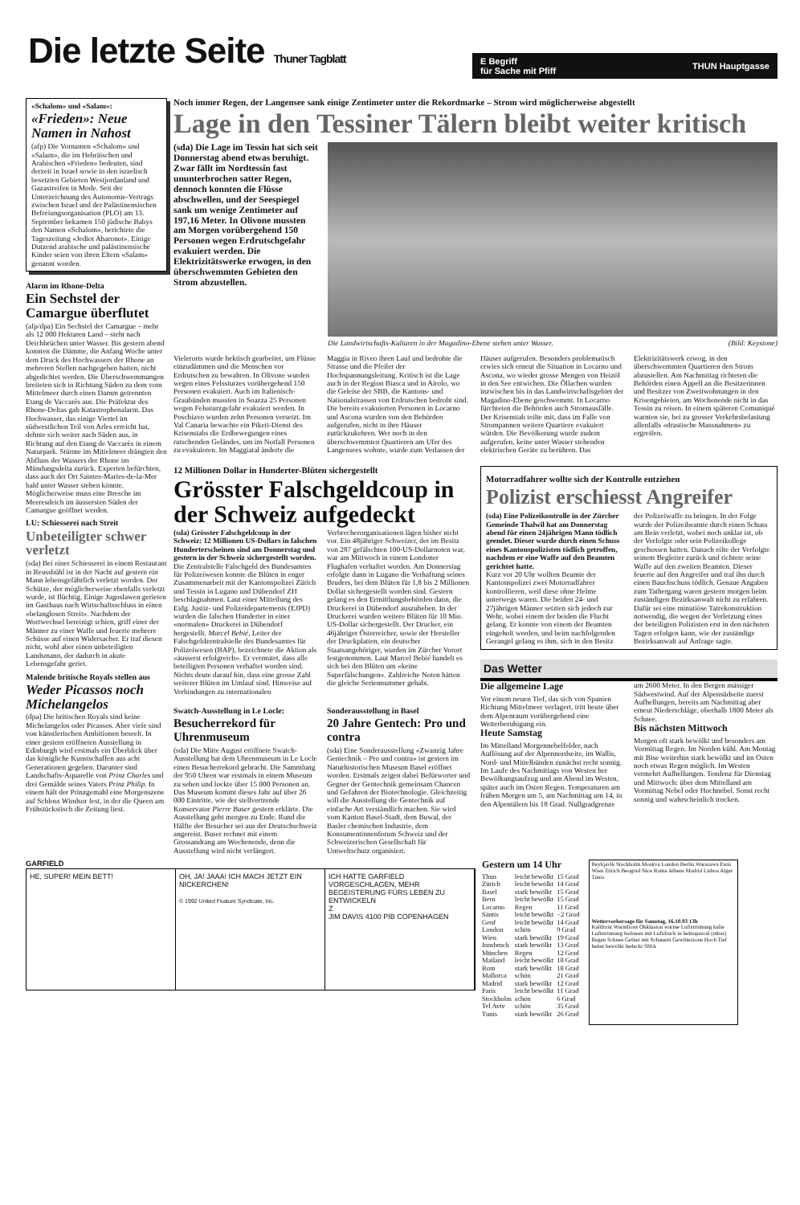Die letzte Seite Thuner Tagblatt
E Begriff
für Sache mit Pfiff THUN Hauptgasse
«Schalom» und «Salam»:
«Frieden»: Neue Namen in Nahost
(afp) Die Vornamen «Schalom» und «Salam», die im Hebräischen und Arabischen «Frieden» bedeuten, sind derzeit in Israel sowie in den israelisch besetzten Gebieten Westjordanland und Gazastreifen in Mode. Seit der Unterzeichnung des Autonomie-Vertrags zwischen Israel und der Palästinensischen Befreiungsorganisation (PLO) am 13. September bekamen 150 jüdische Babys den Namen «Schalom», berichtete die Tageszeitung «Jediot Aharonot». Einige Dutzend arabische und palästinensische Kinder seien von ihren Eltern «Salam» genannt worden.
Alarm im Rhone-Delta
Ein Sechstel der Camargue überflutet
(afp/dpa) Ein Sechstel der Camargue – mehr als 12 000 Hektaren Land – steht nach Deichbrüchen unter Wasser. Bis gestern abend konnten die Dämme, die Anfang Woche unter dem Druck des Hochwassers der Rhone an mehreren Stellen nachgegeben hatten, nicht abgedichtet werden. Die Überschwemmungen breiteten sich in Richtung Süden zu dem vom Mittelmeer durch einen Damm getrennten Etang de Vaccarès aus. Die Präfektur des Rhone-Deltas gab Katastrophenalarm. Das Hochwasser, das einige Viertel im südwestlichen Teil von Arles erreicht hat, dehnte sich weiter nach Süden aus, in Richtung auf den Etang de Vaccarès in einem Naturpark. Stürme im Mittelmeer drängten den Abfluss der Wassers der Rhone im Mündungsdelta zurück. Experten befürchten, dass auch der Ort Saintes-Maries-de-la-Mer bald unter Wasser stehen könnte. Möglicherweise muss eine Bresche im Meeresdeich im äussersten Süden der Camargue geöffnet werden.
LU: Schiesserei nach Streit
Unbeteiligter schwer verletzt
(sda) Bei einer Schiesserei in einem Restaurant in Reussbühl ist in der Nacht auf gestern ein Mann lebensgefährlich verletzt worden. Der Schütze, der möglicherweise ebenfalls verletzt wurde, ist flüchtig. Einige Jugoslawen gerieten im Gasthaus nach Wirtschaftsschluss in einen «belanglosen Streit». Nachdem der Wortwechsel bereinigt schien, griff einer der Männer zu einer Waffe und feuerte mehrere Schüsse auf einen Widersacher. Er traf diesen nicht, wohl aber einen unbeteiligten Landsmann, der dadurch in akute Lebensgefahr geriet.
Malende britische Royals stellen aus
Weder Picassos noch Michelangelos
(dpa) Die britischen Royals sind keine Michelangelos oder Picassos. Aber viele sind von künstlerischen Ambitionen beseelt. In einer gestern eröffneten Ausstellung in Edinburgh wird erstmals ein Überblick über das königliche Kunstschaffen aus acht Generationen gegeben. Darunter sind Landschafts-Aquarelle von Prinz Charles und drei Gemälde seines Vaters Prinz Philip. In einem hält der Prinzgemahl eine Morgenszene auf Schloss Windsor fest, in der die Queen am Frühstückstisch die Zeitung liest.
Noch immer Regen, der Langensee sank einige Zentimeter unter die Rekordmarke – Strom wird möglicherweise abgestellt
Lage in den Tessiner Tälern bleibt weiter kritisch
(sda) Die Lage im Tessin hat sich seit Donnerstag abend etwas beruhigt. Zwar fällt im Nordtessin fast ununterbrochen satter Regen, dennoch konnten die Flüsse abschwellen, und der Seespiegel sank um wenige Zentimeter auf 197,16 Meter. In Olivone mussten am Morgen vorübergehend 150 Personen wegen Erdrutschgefahr evakuiert werden. Die Elektrizitätswerke erwogen, in den überschwemmten Gebieten den Strom abzustellen.
Die Landwirtschafts-Kulturen in der Magadino-Ebene stehen unter Wasser. (Bild: Keystone)
Vielerorts wurde hektisch gearbeitet, um Flüsse einzudämmen und die Menschen vor Erdrutschen zu bewahren. In Olivone wurden wegen eines Felssturzes vorübergehend 150 Personen evakuiert. Auch im Italienisch-Graubünden mussten in Soazza 25 Personen wegen Felssturzgefahr evakuiert werden. In Poschiavo wurden zehn Personen versetzt. Im Val Canaria bewachte ein Pikett-Dienst des Krisenstabs die Erdbewegungen eines rutschenden Geländes, um im Notfall Personen zu evakuieren. Im Maggiatal änderte die Maggia in Riveo ihren Lauf und bedrohte die Strasse und die Pfeiler der Hochspannungsleitung. Kritisch ist die Lage auch in der Region Biasca und in Airolo, wo die Geleise der SBB, die Kantons- und Nationalstrassen von Erdrutschen bedroht sind. Die bereits evakuierten Personen in Locarno und Ascona wurden von den Behörden aufgerufen, nicht in ihre Häuser zurückzukehren. Wer noch in den überschwemmten Quartieren am Ufer des Langensees wohnte, wurde zum Verlassen der Häuser aufgerufen. Besonders problematisch erwies sich erneut die Situation in Locarno und Ascona, wo wieder grosse Mengen von Heizöl in den See entwichen. Die Öllachen wurden inzwischen bis in das Landwirtschaftsgebiet der Magadino-Ebene geschwemmt. In Locarno fürchteten die Behörden auch Stromausfälle. Der Krisenstab teilte mit, dass im Falle von Strompannen weitere Quartiere evakuiert würden. Die Bevölkerung wurde zudem aufgerufen, keine unter Wasser stehenden elektrischen Geräte zu berühren. Das Elektrizitätswerk erwog, in den überschwemmten Quartieren den Strom abzustellen. Am Nachmittag richteten die Behörden einen Appell an die Besitzerinnen und Besitzer von Zweitwohnungen in den Krisengebieten, am Wochenende nicht in das Tessin zu reisen. In einem späteren Comuniqué warnten sie, bei zu grosser Verkehrsbelastung allenfalls «drastische Massnahmen» zu ergreifen.
12 Millionen Dollar in Hunderter-Blüten sichergestellt
Grösster Falschgeldcoup in der Schweiz aufgedeckt
(sda) Grösster Falschgeldcoup in der Schweiz: 12 Millionen US-Dollars in falschen Hunderterscheinen sind am Donnerstag und gestern in der Schweiz sichergestellt worden.
Die Zentralstelle Falschgeld des Bundesamtes für Polizeiwesen konnte die Blüten in enger Zusammenarbeit mit der Kantonspolizei Zürich und Tessin in Lugano und Dübendorf ZH beschlagnahmen. Laut einer Mitteilung des Eidg. Justiz- und Polizeidepartements (EJPD) wurden die falschen Hunderter in einer «normalen» Druckerei in Dübendorf hergestellt. Marcel Bebié, Leiter der Falschgeldzentralstelle des Bundesamtes für Polizeiwesen (BAP), bezeichnete die Aktion als «äusserst erfolgreich». Er vermutet, dass alle beteiligten Personen verhaftet worden sind. Nichts deute darauf hin, dass eine grosse Zahl weiterer Blüten im Umlauf sind. Hinweise auf Verbindungen zu internationalen Verbrecherorganisationen lägen bisher nicht vor. Ein 48jähriger Schweizer, der im Besitz von 287 gefälschten 100-US-Dollarnoten war, war am Mittwoch in einem Londoner Flughafen verhaftet worden. Am Donnerstag erfolgte dann in Lugano die Verhaftung seines Bruders, bei dem Blüten für 1,8 bis 2 Millionen Dollar sichergestellt worden sind. Gestern gelang es den Ermittlungsbehörden dann, die Druckerei in Dübendorf auszuheben. In der Druckerei wurden weitere Blüten für 10 Mio. US-Dollar sichergestellt. Der Drucker, ein 46jähriger Österreicher, sowie der Hersteller der Druckplatten, ein deutscher Staatsangehöriger, wurden im Zürcher Vorort festgenommen. Laut Marcel Bebié handelt es sich bei den Blüten um «keine Superfälschungen». Zahlreiche Noten hätten die gleiche Seriennummer gehabt.
Swatch-Ausstellung in Le Locle:
Besucherrekord für Uhrenmuseum
(sda) Die Mitte August eröffnete Swatch-Ausstellung hat dem Uhrenmuseum in Le Locle einen Besucherrekord gebracht. Die Sammlung der 950 Uhren war erstmals in einem Museum zu sehen und lockte über 15 000 Personen an. Das Museum kommt dieses Jahr auf über 26 000 Eintritte, wie der stellvertrende Konservator Pierre Buser gestern erklärte. Die Ausstellung geht morgen zu Ende. Rund die Hälfte der Besucher sei aus der Deutschschweiz angereist. Buser rechnet mit einem Grossandrang am Wochenende, denn die Ausstellung wird nicht verlängert.
Sonderausstellung in Basel
20 Jahre Gentech: Pro und contra
(sda) Eine Sonderausstellung «Zwanzig Jahre Gentechnik – Pro und contra» ist gestern im Naturhistorischen Museum Basel eröffnet worden. Erstmals zeigen dabei Befürworter und Gegner der Gentechnik gemeinsam Chancen und Gefahren der Biotechnologie. Gleichzeitig will die Ausstellung die Gentechnik auf einfache Art verständlich machen. Sie wird vom Kanton Basel-Stadt, dem Buwal, der Basler chemischen Industrie, dem Konsumentinnenforum Schweiz und der Schweizerischen Gesellschaft für Umweltschutz organisiert.
Motorradfahrer wollte sich der Kontrolle entziehen
Polizist erschiesst Angreifer
(sda) Eine Polizeikontrolle in der Zürcher Gemeinde Thalwil hat am Donnerstag abend für einen 24jährigen Mann tödlich geendet. Dieser wurde durch einen Schuss eines Kantonspolizisten tödlich getroffen, nachdem er eine Waffe auf den Beamten gerichtet hatte.
Kurz vor 20 Uhr wollten Beamte der Kantonspolizei zwei Motorradfahrer kontrollieren, weil diese ohne Helme unterwegs waren. Die beiden 24- und 27jährigen Männer setzten sich jedoch zur Wehr, wobei einem der beiden die Flucht gelang. Er konnte von einem der Beamten eingeholt werden, und beim nachfolgenden Gerangel gelang es ihm, sich in den Besitz der Polizeiwaffe zu bringen. In der Folge wurde der Polizeibeamte durch einen Schuss am Bein verletzt, wobei noch unklar ist, ob der Verfolgte oder sein Polizeikollege geschossen hatten. Danach eilte der Verfolgte seinem Begleiter zurück und richtete seine Waffe auf den zweiten Beamten. Dieser feuerte auf den Angreifer und traf ihn durch einen Bauchschuss tödlich. Genaue Angaben zum Tathergang waren gestern morgen beim zuständigen Bezirksanwalt nicht zu erfahren. Dafür sei eine minutiöse Tatrekonstruktion notwendig, die wegen der Verletzung eines der beteiligten Polizisten erst in den nächsten Tagen erfolgen kann, wie der zuständige Bezirksanwalt auf Anfrage sagte.
Das Wetter
Die allgemeine Lage
Vor einem neuen Tief, das sich von Spanien Richtung Mittelmeer verlagert, tritt heute über dem Alpenraum vorübergehend eine Wetterberuhigung ein.
Heute Samstag
Im Mittelland Morgennebelfelder, nach Auflösung auf der Alpennordseite, im Wallis, Nord- und Mittelbünden zunächst recht sonnig. Im Laufe des Nachmittags von Westen her Bewölkungsaufzug und am Abend im Westen, später auch im Osten Regen. Temperaturen am frühen Morgen um 5, am Nachmittag um 14, in den Alpentälern bis 18 Grad. Nullgradgrenze um 2600 Meter. In den Bergen mässiger Südwestwind. Auf der Alpensüdseite zuerst Aufhellungen, bereits am Nachmittag aber erneut Niederschläge, oberhalb 1800 Meter als Schnee.
Bis nächsten Mittwoch
Morgen oft stark bewölkt und besonders am Vormittag Regen. Im Norden kühl. Am Montag mit Bise weiterhin stark bewölkt und im Osten noch etwas Regen möglich. Im Westen vermehrt Aufhellungen. Tendenz für Dienstag und Mittwoch: über dem Mittelland am Vormittag Nebel oder Hochnebel. Sonst recht sonnig und wahrscheinlich trocken.
GARFIELD
HE, SUPER! MEIN BETT! OH, JA! JAAA! ICH MACH JETZT EIN NICKERCHEN!
© 1992 United Feature Syndicate, Inc.
ICH HATTE GARFIELD VORGESCHLAGEN, MEHR BEGEISTERUNG FÜRS LEBEN ZU ENTWICKELN
Z
JIM DAVIS 4100 PIB COPENHAGEN
Gestern um 14 Uhr
| Thun | leicht bewölkt | 15 Grad |
| Zürich | leicht bewölkt | 14 Grad |
| Basel | stark bewölkt | 15 Grad |
| Bern | leicht bewölkt | 15 Grad |
| Locarno | Regen | 11 Grad |
| Säntis | leicht bewölkt | −2 Grad |
| Genf | leicht bewölkt | 14 Grad |
| London | schön | 9 Grad |
| Wien | stark bewölkt | 19 Grad |
| Innsbruck | stark bewölkt | 13 Grad |
| München | Regen | 12 Grad |
| Mailand | leicht bewölkt | 18 Grad |
| Rom | stark bewölkt | 18 Grad |
| Mallorca | schön | 21 Grad |
| Madrid | stark bewölkt | 12 Grad |
| Paris | leicht bewölkt | 11 Grad |
| Stockholm | schön | 6 Grad |
| Tel Aviv | schön | 35 Grad |
| Tunis | stark bewölkt | 26 Grad |
Reykjavik Stockholm Moskva London Berlin Warszawa Paris Wien Zürich Beograd Nice Roma Athens Madrid Lisboa Alger Tunis
Wettervorhersage für Samstag, 16.10.93 13h
Kaltfront Warmfront Okklusion warme Luftströmung kalte Luftströmung Isobaren mit Luftdruck in hektopascal (mbar) Regen Schnee Gebiet mit Schauern Gewitterzone Hoch Tief heiter bewölkt bedeckt SMA